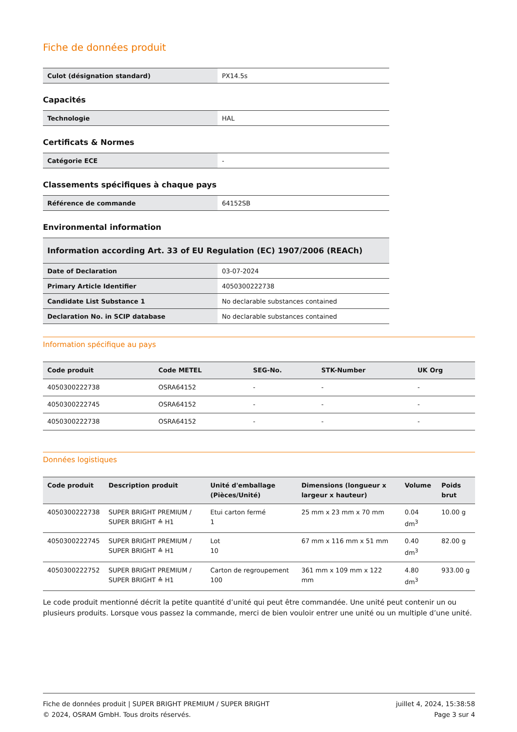Fiche de données produit
| Culot (désignation standard) | PX14.5s |
Capacités
| Technologie | HAL |
Certificats & Normes
| Catégorie ECE | - |
Classements spécifiques à chaque pays
| Référence de commande | 64152SB |
Environmental information
| Information according Art. 33 of EU Regulation (EC) 1907/2006 (REACh) | |
| --- | --- |
| Date of Declaration | 03-07-2024 |
| Primary Article Identifier | 4050300222738 |
| Candidate List Substance 1 | No declarable substances contained |
| Declaration No. in SCIP database | No declarable substances contained |
Information spécifique au pays
| Code produit | Code METEL | SEG-No. | STK-Number | UK Org |
| --- | --- | --- | --- | --- |
| 4050300222738 | OSRA64152 | - | - | - |
| 4050300222745 | OSRA64152 | - | - | - |
| 4050300222738 | OSRA64152 | - | - | - |
Données logistiques
| Code produit | Description produit | Unité d'emballage (Pièces/Unité) | Dimensions (longueur x largeur x hauteur) | Volume | Poids brut |
| --- | --- | --- | --- | --- | --- |
| 4050300222738 | SUPER BRIGHT PREMIUM / SUPER BRIGHT ≙ H1 | Etui carton fermé 1 | 25 mm x 23 mm x 70 mm | 0.04 dm<sup>3</sup> | 10.00 g |
| 4050300222745 | SUPER BRIGHT PREMIUM / SUPER BRIGHT ≙ H1 | Lot 10 | 67 mm x 116 mm x 51 mm | 0.40 dm<sup>3</sup> | 82.00 g |
| 4050300222752 | SUPER BRIGHT PREMIUM / SUPER BRIGHT ≙ H1 | Carton de regroupement 100 | 361 mm x 109 mm x 122 mm | 4.80 dm<sup>3</sup> | 933.00 g |
Le code produit mentionné décrit la petite quantité d’unité qui peut être commandée. Une unité peut contenir un ou plusieurs produits. Lorsque vous passez la commande, merci de bien vouloir entrer une unité ou un multiple d’une unité.
Fiche de données produit | SUPER BRIGHT PREMIUM / SUPER BRIGHT
© 2024, OSRAM GmbH. Tous droits réservés.
juillet 4, 2024, 15:38:58
Page 3 sur 4